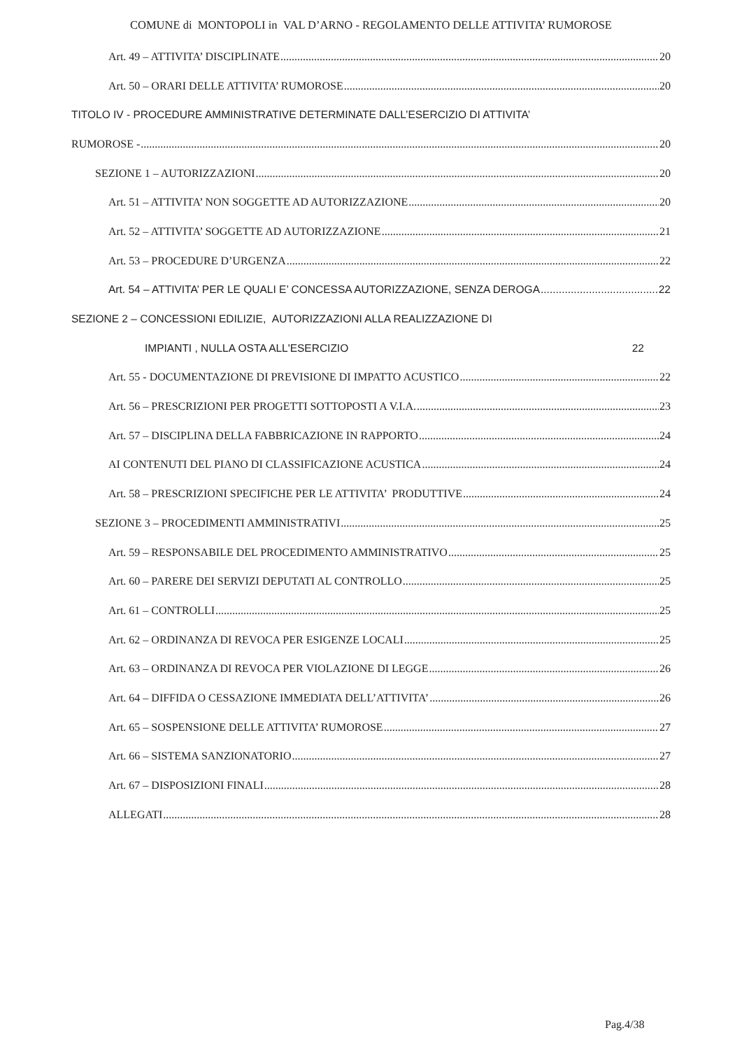COMUNE di MONTOPOLI in VAL D’ARNO - REGOLAMENTO DELLE ATTIVITA’ RUMOROSE
Art. 49 – ATTIVITA’ DISCIPLINATE 20
Art. 50 – ORARI DELLE ATTIVITA’ RUMOROSE 20
TITOLO IV - PROCEDURE AMMINISTRATIVE DETERMINATE DALL’ESERCIZIO DI ATTIVITA’
RUMOROSE - 20
SEZIONE 1 – AUTORIZZAZIONI 20
Art. 51 – ATTIVITA’ NON SOGGETTE AD AUTORIZZAZIONE 20
Art. 52 – ATTIVITA’ SOGGETTE AD AUTORIZZAZIONE 21
Art. 53 – PROCEDURE D’URGENZA 22
Art. 54 – ATTIVITA’ PER LE QUALI E’ CONCESSA AUTORIZZAZIONE, SENZA DEROGA 22
SEZIONE 2 – CONCESSIONI EDILIZIE, AUTORIZZAZIONI ALLA REALIZZAZIONE DI
IMPIANTI , NULLA OSTA ALL'ESERCIZIO 22
Art. 55 - DOCUMENTAZIONE DI PREVISIONE DI IMPATTO ACUSTICO 22
Art. 56 – PRESCRIZIONI PER PROGETTI SOTTOPOSTI A V.I.A. 23
Art. 57 – DISCIPLINA DELLA FABBRICAZIONE IN RAPPORTO 24
AI CONTENUTI DEL PIANO DI CLASSIFICAZIONE ACUSTICA 24
Art. 58 – PRESCRIZIONI SPECIFICHE PER LE ATTIVITA’ PRODUTTIVE 24
SEZIONE 3 – PROCEDIMENTI AMMINISTRATIVI 25
Art. 59 – RESPONSABILE DEL PROCEDIMENTO AMMINISTRATIVO 25
Art. 60 – PARERE DEI SERVIZI DEPUTATI AL CONTROLLO 25
Art. 61 – CONTROLLI 25
Art. 62 – ORDINANZA DI REVOCA PER ESIGENZE LOCALI 25
Art. 63 – ORDINANZA DI REVOCA PER VIOLAZIONE DI LEGGE 26
Art. 64 – DIFFIDA O CESSAZIONE IMMEDIATA DELL’ATTIVITA’ 26
Art. 65 – SOSPENSIONE DELLE ATTIVITA’ RUMOROSE 27
Art. 66 – SISTEMA SANZIONATORIO 27
Art. 67 – DISPOSIZIONI FINALI 28
ALLEGATI 28
Pag.4/38